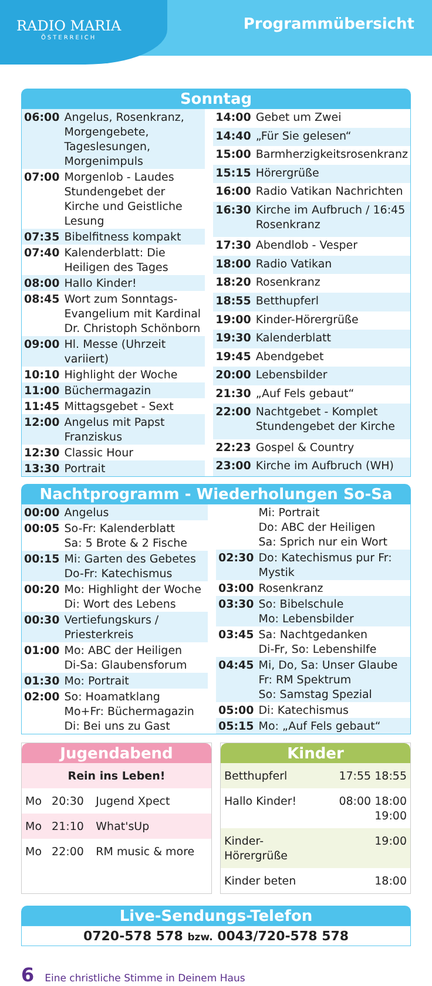RADIO MARIA
ÖSTERREICH
Programmübersicht
Sonntag
| 06:00 | Angelus, Rosenkranz, Morgengebete, Tageslesungen, Morgenimpuls |
| 07:00 | Morgenlob - Laudes Stundengebet der Kirche und Geistliche Lesung |
| 07:35 | Bibelfitness kompakt |
| 07:40 | Kalenderblatt: Die Heiligen des Tages |
| 08:00 | Hallo Kinder! |
| 08:45 | Wort zum Sonntags-Evangelium mit Kardinal Dr. Christoph Schönborn |
| 09:00 | Hl. Messe (Uhrzeit variiert) |
| 10:10 | Highlight der Woche |
| 11:00 | Büchermagazin |
| 11:45 | Mittagsgebet - Sext |
| 12:00 | Angelus mit Papst Franziskus |
| 12:30 | Classic Hour |
| 13:30 | Portrait |
| 14:00 | Gebet um Zwei |
| 14:40 | „Für Sie gelesen“ |
| 15:00 | Barmherzigkeitsrosenkranz |
| 15:15 | Hörergrüße |
| 16:00 | Radio Vatikan Nachrichten |
| 16:30 | Kirche im Aufbruch / 16:45 Rosenkranz |
| 17:30 | Abendlob - Vesper |
| 18:00 | Radio Vatikan |
| 18:20 | Rosenkranz |
| 18:55 | Betthupferl |
| 19:00 | Kinder-Hörergrüße |
| 19:30 | Kalenderblatt |
| 19:45 | Abendgebet |
| 20:00 | Lebensbilder |
| 21:30 | „Auf Fels gebaut“ |
| 22:00 | Nachtgebet - Komplet Stundengebet der Kirche |
| 22:23 | Gospel & Country |
| 23:00 | Kirche im Aufbruch (WH) |
Nachtprogramm - Wiederholungen So-Sa
| 00:00 | Angelus |
| 00:05 | So-Fr: Kalenderblatt Sa: 5 Brote & 2 Fische |
| 00:15 | Mi: Garten des Gebetes Do-Fr: Katechismus |
| 00:20 | Mo: Highlight der Woche Di: Wort des Lebens |
| 00:30 | Vertiefungskurs / Priesterkreis |
| 01:00 | Mo: ABC der Heiligen Di-Sa: Glaubensforum |
| 01:30 | Mo: Portrait |
| 02:00 | So: Hoamatklang Mo+Fr: Büchermagazin Di: Bei uns zu Gast |
| | Mi: Portrait Do: ABC der Heiligen Sa: Sprich nur ein Wort |
| 02:30 | Do: Katechismus pur Fr: Mystik |
| 03:00 | Rosenkranz |
| 03:30 | So: Bibelschule Mo: Lebensbilder |
| 03:45 | Sa: Nachtgedanken Di-Fr, So: Lebenshilfe |
| 04:45 | Mi, Do, Sa: Unser Glaube Fr: RM Spektrum So: Samstag Spezial |
| 05:00 | Di: Katechismus |
| 05:15 | Mo: „Auf Fels gebaut“ |
Jugendabend
| Rein ins Leben! | | |
| Mo | 20:30 | Jugend Xpect |
| Mo | 21:10 | What'sUp |
| Mo | 22:00 | RM music & more |
Kinder
| Betthupferl | 17:55 18:55 |
| Hallo Kinder! | 08:00 18:00 19:00 |
| Kinder-Hörergrüße | 19:00 |
| Kinder beten | 18:00 |
Live-Sendungs-Telefon
0720-578 578 bzw. 0043/720-578 578
6 Eine christliche Stimme in Deinem Haus